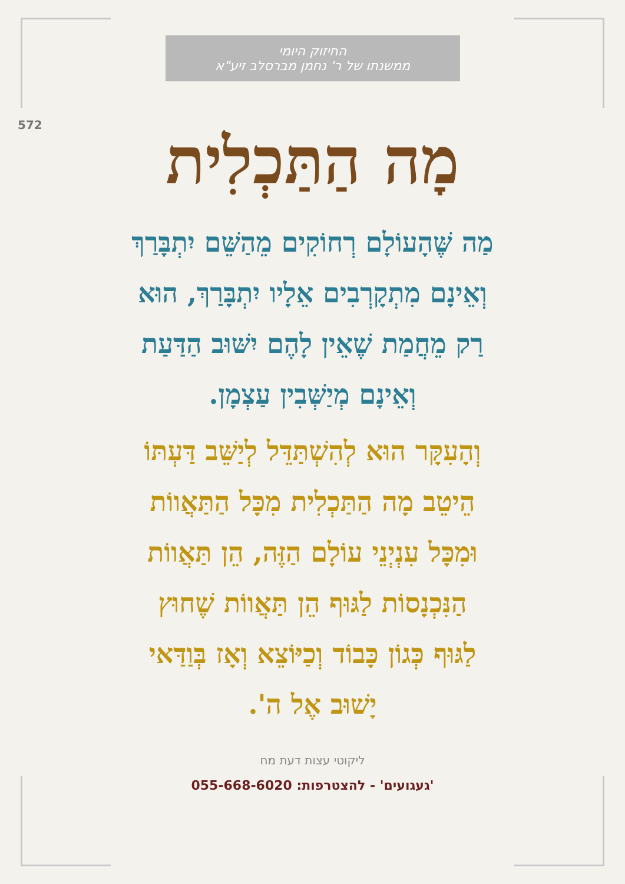החיזוק היומי
ממשנתו של ר' נחמן מברסלב זיע"א
572
מָה הַתַּכְלִית
מַה שֶּׁהָעוֹלָם רְחוֹקִים מֵהַשֵּׁם יִתְבָּרַךְ
וְאֵינָם מִתְקָרְבִים אֵלָיו יִתְבָּרַךְ, הוּא
רַק מֵחֲמַת שֶׁאֵין לָהֶם יִשּׁוּב הַדַּעַת
וְאֵינָם מְיַשְּׁבִין עַצְמָן.
וְהָעִקָּר הוּא לְהִשְׁתַּדֵּל לְיַשֵּׁב דַּעְתּוֹ
הֵיטֵב מָה הַתַּכְלִית מִכָּל הַתַּאֲווֹת
וּמִכָּל עִנְיְנֵי עוֹלָם הַזֶּה, הֵן תַּאֲווֹת
הַנִּכְנָסוֹת לַגּוּף הֵן תַּאֲווֹת שֶׁחוּץ
לַגּוּף כְּגוֹן כָּבוֹד וְכַיּוֹצֵא וְאָז בְּוַדַּאי
יָשׁוּב אֶל ה'.
ליקוטי עצות דעת מח
'געגועים' - להצטרפות: 055-668-6020